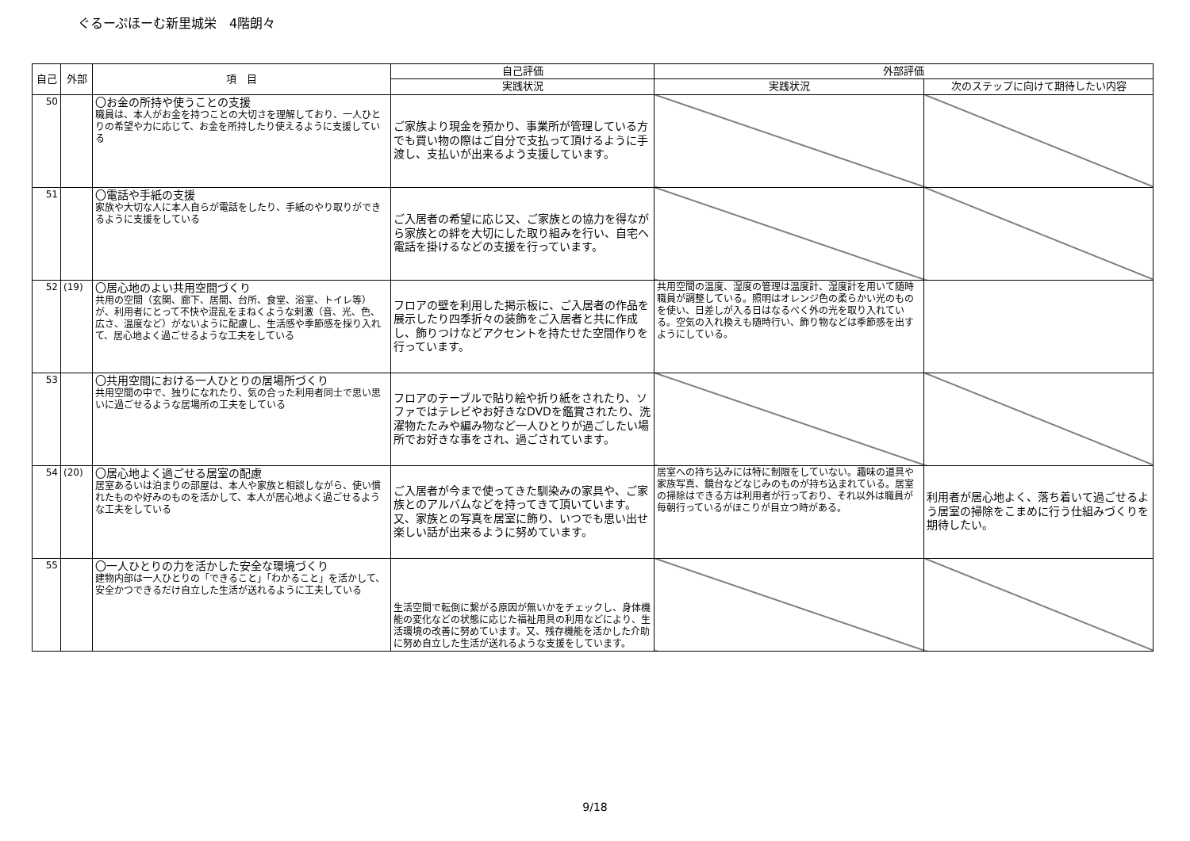ぐるーぷほーむ新里城栄　4階朗々
| 自己 | 外部 | 項 目 | 自己評価 | 外部評価 | |
| --- | --- | --- | --- | --- | --- |
| | | | 実践状況 | 実践状況 | 次のステップに向けて期待したい内容 |
| 50 | | 〇お金の所持や使うことの支援 職員は、本人がお金を持つことの大切さを理解しており、一人ひとりの希望や力に応じて、お金を所持したり使えるように支援している | ご家族より現金を預かり、事業所が管理している方でも買い物の際はご自分で支払って頂けるように手渡し、支払いが出来るよう支援しています。 | | |
| 51 | | 〇電話や手紙の支援 家族や大切な人に本人自らが電話をしたり、手紙のやり取りができるように支援をしている | ご入居者の希望に応じ又、ご家族との協力を得ながら家族との絆を大切にした取り組みを行い、自宅へ電話を掛けるなどの支援を行っています。 | | |
| 52 | (19) | 〇居心地のよい共用空間づくり 共用の空間（玄関、廊下、居間、台所、食堂、浴室、トイレ等）が、利用者にとって不快や混乱をまねくような刺激（音、光、色、広さ、温度など）がないように配慮し、生活感や季節感を採り入れて、居心地よく過ごせるような工夫をしている | フロアの壁を利用した掲示板に、ご入居者の作品を展示したり四季折々の装飾をご入居者と共に作成し、飾りつけなどアクセントを持たせた空間作りを行っています。 | 共用空間の温度、湿度の管理は温度計、湿度計を用いて随時職員が調整している。照明はオレンジ色の柔らかい光のものを使い、日差しが入る日はなるべく外の光を取り入れている。空気の入れ換えも随時行い、飾り物などは季節感を出すようにしている。 | |
| 53 | | 〇共用空間における一人ひとりの居場所づくり 共用空間の中で、独りになれたり、気の合った利用者同士で思い思いに過ごせるような居場所の工夫をしている | フロアのテーブルで貼り絵や折り紙をされたり、ソファではテレビやお好きなDVDを鑑賞されたり、洗濯物たたみや編み物など一人ひとりが過ごしたい場所でお好きな事をされ、過ごされています。 | | |
| 54 | (20) | 〇居心地よく過ごせる居室の配慮 居室あるいは泊まりの部屋は、本人や家族と相談しながら、使い慣れたものや好みのものを活かして、本人が居心地よく過ごせるような工夫をしている | ご入居者が今まで使ってきた馴染みの家具や、ご家族とのアルバムなどを持ってきて頂いています。又、家族との写真を居室に飾り、いつでも思い出せ楽しい話が出来るように努めています。 | 居室への持ち込みには特に制限をしていない。趣味の道具や家族写真、鏡台などなじみのものが持ち込まれている。居室の掃除はできる方は利用者が行っており、それ以外は職員が毎朝行っているがほこりが目立つ時がある。 | 利用者が居心地よく、落ち着いて過ごせるよう居室の掃除をこまめに行う仕組みづくりを期待したい。 |
| 55 | | 〇一人ひとりの力を活かした安全な環境づくり 建物内部は一人ひとりの「できること」「わかること」を活かして、安全かつできるだけ自立した生活が送れるように工夫している | 生活空間で転倒に繋がる原因が無いかをチェックし、身体機能の変化などの状態に応じた福祉用具の利用などにより、生活環境の改善に努めています。又、残存機能を活かした介助に努め自立した生活が送れるような支援をしています。 | | |
9/18